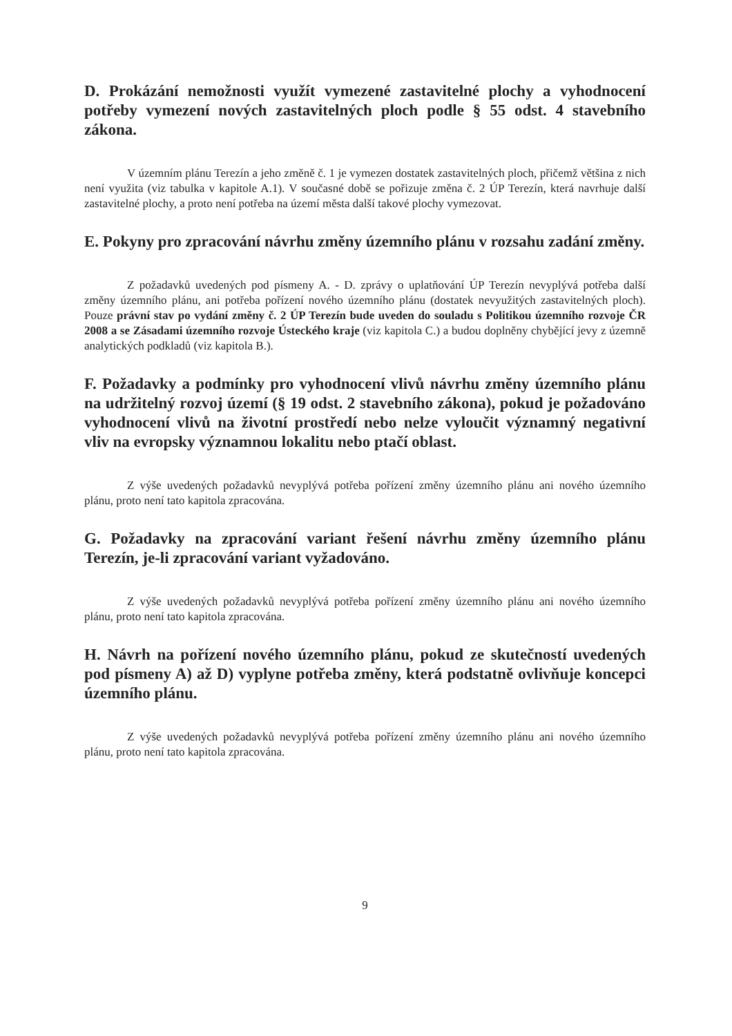D. Prokázání nemožnosti využít vymezené zastavitelné plochy a vyhodnocení potřeby vymezení nových zastavitelných ploch podle § 55 odst. 4 stavebního zákona.
V územním plánu Terezín a jeho změně č. 1 je vymezen dostatek zastavitelných ploch, přičemž většina z nich není využita (viz tabulka v kapitole A.1). V současné době se pořizuje změna č. 2 ÚP Terezín, která navrhuje další zastavitelné plochy, a proto není potřeba na území města další takové plochy vymezovat.
E. Pokyny pro zpracování návrhu změny územního plánu v rozsahu zadání změny.
Z požadavků uvedených pod písmeny A. - D. zprávy o uplatňování ÚP Terezín nevyplývá potřeba další změny územního plánu, ani potřeba pořízení nového územního plánu (dostatek nevyužitých zastavitelných ploch). Pouze právní stav po vydání změny č. 2 ÚP Terezín bude uveden do souladu s Politikou územního rozvoje ČR 2008 a se Zásadami územního rozvoje Ústeckého kraje (viz kapitola C.) a budou doplněny chybějící jevy z územně analytických podkladů (viz kapitola B.).
F. Požadavky a podmínky pro vyhodnocení vlivů návrhu změny územního plánu na udržitelný rozvoj území (§ 19 odst. 2 stavebního zákona), pokud je požadováno vyhodnocení vlivů na životní prostředí nebo nelze vyloučit významný negativní vliv na evropsky významnou lokalitu nebo ptačí oblast.
Z výše uvedených požadavků nevyplývá potřeba pořízení změny územního plánu ani nového územního plánu, proto není tato kapitola zpracována.
G. Požadavky na zpracování variant řešení návrhu změny územního plánu Terezín, je-li zpracování variant vyžadováno.
Z výše uvedených požadavků nevyplývá potřeba pořízení změny územního plánu ani nového územního plánu, proto není tato kapitola zpracována.
H. Návrh na pořízení nového územního plánu, pokud ze skutečností uvedených pod písmeny A) až D) vyplyne potřeba změny, která podstatně ovlivňuje koncepci územního plánu.
Z výše uvedených požadavků nevyplývá potřeba pořízení změny územního plánu ani nového územního plánu, proto není tato kapitola zpracována.
9